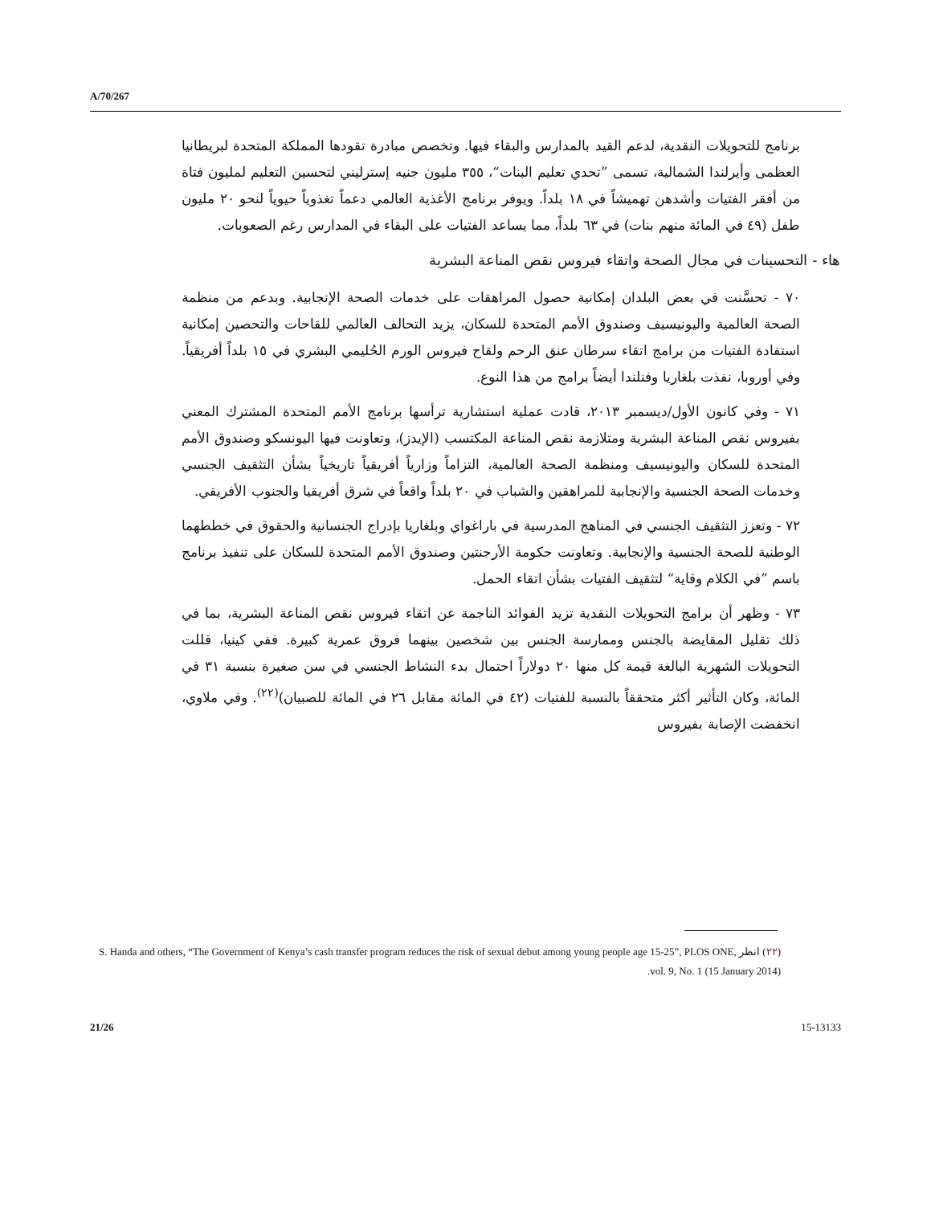A/70/267
برنامج للتحويلات النقدية، لدعم القيد بالمدارس والبقاء فيها. وتخصص مبادرة تقودها المملكة المتحدة لبريطانيا العظمى وأيرلندا الشمالية، تسمى ”تحدي تعليم البنات“، ٣٥٥ مليون جنيه إسترليني لتحسين التعليم لمليون فتاة من أفقر الفتيات وأشدهن تهميشاً في ١٨ بلداً. ويوفر برنامج الأغذية العالمي دعماً تغذوياً حيوياً لنحو ٢٠ مليون طفل (٤٩ في المائة منهم بنات) في ٦٣ بلداً، مما يساعد الفتيات على البقاء في المدارس رغم الصعوبات.
هاء - التحسينات في مجال الصحة واتقاء فيروس نقص المناعة البشرية
٧٠ - تحسَّنت في بعض البلدان إمكانية حصول المراهقات على خدمات الصحة الإنجابية. وبدعم من منظمة الصحة العالمية واليونيسيف وصندوق الأمم المتحدة للسكان، يزيد التحالف العالمي للقاحات والتحصين إمكانية استفادة الفتيات من برامج اتقاء سرطان عنق الرحم ولقاح فيروس الورم الحُليمي البشري في ١٥ بلداً أفريقياً. وفي أوروبا، نفذت بلغاريا وفنلندا أيضاً برامج من هذا النوع.
٧١ - وفي كانون الأول/ديسمبر ٢٠١٣، قادت عملية استشارية ترأسها برنامج الأمم المتحدة المشترك المعني بفيروس نقص المناعة البشرية ومتلازمة نقص المناعة المكتسب (الإيدز)، وتعاونت فيها اليونسكو وصندوق الأمم المتحدة للسكان واليونيسيف ومنظمة الصحة العالمية، التزاماً وزارياً أفريقياً تاريخياً بشأن التثقيف الجنسي وخدمات الصحة الجنسية والإنجابية للمراهقين والشباب في ٢٠ بلداً واقعاً في شرق أفريقيا والجنوب الأفريقي.
٧٢ - وتعزز التثقيف الجنسي في المناهج المدرسية في باراغواي وبلغاريا بإدراج الجنسانية والحقوق في خططهما الوطنية للصحة الجنسية والإنجابية. وتعاونت حكومة الأرجنتين وصندوق الأمم المتحدة للسكان على تنفيذ برنامج باسم ”في الكلام وقاية“ لتثقيف الفتيات بشأن اتقاء الحمل.
٧٣ - وظهر أن برامج التحويلات النقدية تزيد الفوائد الناجمة عن اتقاء فيروس نقص المناعة البشرية، بما في ذلك تقليل المقايضة بالجنس وممارسة الجنس بين شخصين بينهما فروق عمرية كبيرة. ففي كينيا، قللت التحويلات الشهرية البالغة قيمة كل منها ٢٠ دولاراً احتمال بدء النشاط الجنسي في سن صغيرة بنسبة ٣١ في المائة، وكان التأثير أكثر متحققاً بالنسبة للفتيات (٤٢ في المائة مقابل ٢٦ في المائة للصبيان)<sup>(٢٢)</sup>. وفي ملاوي، انخفضت الإصابة بفيروس
(٢٢) انظر S. Handa and others, “The Government of Kenya’s cash transfer program reduces the risk of sexual debut among young people age 15-25”, PLOS ONE, vol. 9, No. 1 (15 January 2014).
21/26 15-13133